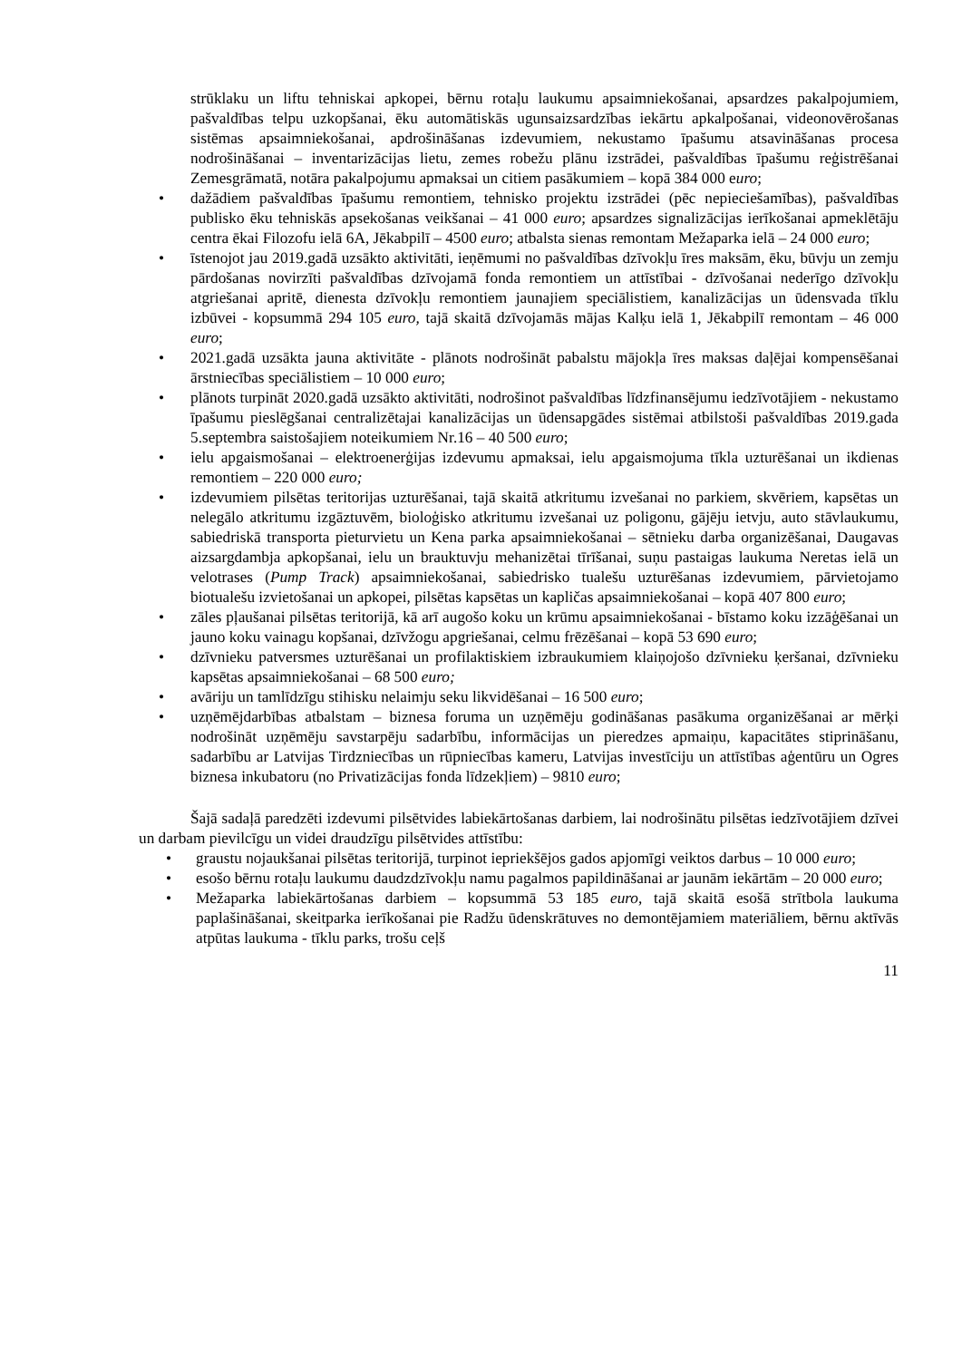strūklaku un liftu tehniskai apkopei, bērnu rotaļu laukumu apsaimniekošanai, apsardzes pakalpojumiem, pašvaldības telpu uzkopšanai, ēku automātiskās ugunsaizsardzības iekārtu apkalpošanai, videonovērošanas sistēmas apsaimniekošanai, apdrošināšanas izdevumiem, nekustamo īpašumu atsavināšanas procesa nodrošināšanai – inventarizācijas lietu, zemes robežu plānu izstrādei, pašvaldības īpašumu reģistrēšanai Zemesgrāmatā, notāra pakalpojumu apmaksai un citiem pasākumiem – kopā 384 000 euro;
• dažādiem pašvaldības īpašumu remontiem, tehnisko projektu izstrādei (pēc nepieciešamības), pašvaldības publisko ēku tehniskās apsekošanas veikšanai – 41 000 euro; apsardzes signalizācijas ierīkošanai apmeklētāju centra ēkai Filozofu ielā 6A, Jēkabpilī – 4500 euro; atbalsta sienas remontam Mežaparka ielā – 24 000 euro;
• īstenojot jau 2019.gadā uzsākto aktivitāti, ieņēmumi no pašvaldības dzīvokļu īres maksām, ēku, būvju un zemju pārdošanas novirzīti pašvaldības dzīvojamā fonda remontiem un attīstībai - dzīvošanai nederīgo dzīvokļu atgriešanai apritē, dienesta dzīvokļu remontiem jaunajiem speciālistiem, kanalizācijas un ūdensvada tīklu izbūvei - kopsummā 294 105 euro, tajā skaitā dzīvojamās mājas Kalķu ielā 1, Jēkabpilī remontam – 46 000 euro;
• 2021.gadā uzsākta jauna aktivitāte - plānots nodrošināt pabalstu mājokļa īres maksas daļējai kompensēšanai ārstniecības speciālistiem – 10 000 euro;
• plānots turpināt 2020.gadā uzsākto aktivitāti, nodrošinot pašvaldības līdzfinansējumu iedzīvotājiem - nekustamo īpašumu pieslēgšanai centralizētajai kanalizācijas un ūdensapgādes sistēmai atbilstoši pašvaldības 2019.gada 5.septembra saistošajiem noteikumiem Nr.16 – 40 500 euro;
• ielu apgaismošanai – elektroenerģijas izdevumu apmaksai, ielu apgaismojuma tīkla uzturēšanai un ikdienas remontiem – 220 000 euro;
• izdevumiem pilsētas teritorijas uzturēšanai, tajā skaitā atkritumu izvešanai no parkiem, skvēriem, kapsētas un nelegālo atkritumu izgāztuvēm, bioloģisko atkritumu izvešanai uz poligonu, gājēju ietvju, auto stāvlaukumu, sabiedriskā transporta pieturvietu un Kena parka apsaimniekošanai – sētnieku darba organizēšanai, Daugavas aizsargdambja apkopšanai, ielu un brauktuvju mehanizētai tīrīšanai, suņu pastaigas laukuma Neretas ielā un velotrases (Pump Track) apsaimniekošanai, sabiedrisko tualešu uzturēšanas izdevumiem, pārvietojamo biotualešu izvietošanai un apkopei, pilsētas kapsētas un kapličas apsaimniekošanai – kopā 407 800 euro;
• zāles pļaušanai pilsētas teritorijā, kā arī augošo koku un krūmu apsaimniekošanai - bīstamo koku izzāģēšanai un jauno koku vainagu kopšanai, dzīvžogu apgriešanai, celmu frēzēšanai – kopā 53 690 euro;
• dzīvnieku patversmes uzturēšanai un profilaktiskiem izbraukumiem klaiņojošo dzīvnieku ķeršanai, dzīvnieku kapsētas apsaimniekošanai – 68 500 euro;
• avāriju un tamlīdzīgu stihisku nelaimju seku likvidēšanai – 16 500 euro;
• uzņēmējdarbības atbalstam – biznesa foruma un uzņēmēju godināšanas pasākuma organizēšanai ar mērķi nodrošināt uzņēmēju savstarpēju sadarbību, informācijas un pieredzes apmaiņu, kapacitātes stiprināšanu, sadarbību ar Latvijas Tirdzniecības un rūpniecības kameru, Latvijas investīciju un attīstības aģentūru un Ogres biznesa inkubatoru (no Privatizācijas fonda līdzekļiem) – 9810 euro;
Šajā sadaļā paredzēti izdevumi pilsētvides labiekārtošanas darbiem, lai nodrošinātu pilsētas iedzīvotājiem dzīvei un darbam pievilcīgu un videi draudzīgu pilsētvides attīstību:
• graustu nojaukšanai pilsētas teritorijā, turpinot iepriekšējos gados apjomīgi veiktos darbus – 10 000 euro;
• esošo bērnu rotaļu laukumu daudzdzīvokļu namu pagalmos papildināšanai ar jaunām iekārtām – 20 000 euro;
• Mežaparka labiekārtošanas darbiem – kopsummā 53 185 euro, tajā skaitā esošā strītbola laukuma paplašināšanai, skeitparka ierīkošanai pie Radžu ūdenskrātuves no demontējamiem materiāliem, bērnu aktīvās atpūtas laukuma - tīklu parks, trošu ceļš
11